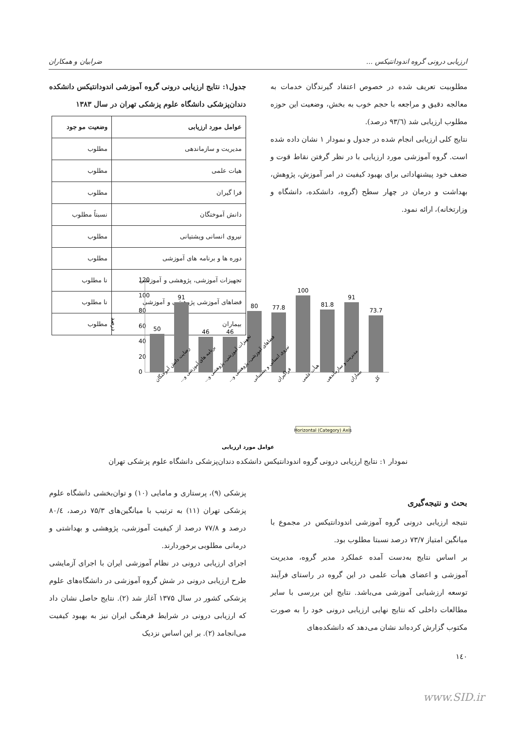ارزیابی درونی گروه اندودانتیکس ... ضرابیان و همکاران
مطلوبیت تعریف شده در خصوص اعتقاد گیرندگان خدمات به معالجه دقیق و مراجعه با حجم خوب به بخش، وضعیت این حوزه مطلوب ارزیابی شد (۹۳/٦ درصد).
نتایج کلی ارزیابی انجام شده در جدول و نمودار ۱ نشان داده شده است. گروه آموزشی مورد ارزیابی با در نظر گرفتن نقاط قوت و ضعف خود پیشنهاداتی برای بهبود کیفیت در امر آموزش، پژوهش، بهداشت و درمان در چهار سطح (گروه، دانشکده، دانشگاه و وزارتخانه)، ارائه نمود.
جدول۱: نتایج ارزیابی درونی گروه آموزشی اندودانتیکس دانشکده دندان‌پزشکی دانشگاه علوم پزشکی تهران در سال ۱۳۸۳
| عوامل مورد ارزیابی | وضعیت مو جود |
| --- | --- |
| مدیریت و سازماندهی | مطلوب |
| هیات علمی | مطلوب |
| فرا گیران | مطلوب |
| دانش آموختگان | نسبتاً مطلوب |
| نیروی انسانی وپشتیانی | مطلوب |
| دوره ها و برنامه های آموزشی | مطلوب |
| تجهیزات آموزشی، پژوهشی و آموزشی | نا مطلوب |
| فضاهای آموزشی پژوهشی و آموزشی | نا مطلوب |
| بیماران | مطلوب |
120
100
80
60
40
20
0
درصد
50
91
46
46
80
77.8
100
81.8
91
73.7
رضایت دانش آموختگان
برنامه های آموزشی و...
تجهیزات آموزشی، پژوهشی و...
فضاهای آموزشی، پژوهشی و...
نیروی انسانی و پشتیبانی
فراگیران
هیأت علمی
مدیریت و سازماندهی
بیماران
کل
Horizontal (Category) Axis
عوامل مورد ارزیابی
نمودار ۱: نتایج ارزیابی درونی گروه اندودانتیکس دانشکده دندان‌پزشکی دانشگاه علوم پزشکی تهران
بحث و نتیجه‌گیری
نتیجه ارزیابی درونی گروه آموزشی اندودانتیکس در مجموع با میانگین امتیاز ۷۳/۷ درصد نسبتا مطلوب بود.
بر اساس نتایج به‌دست آمده عملکرد مدیر گروه، مدیریت آموزشی و اعضای هیأت علمی در این گروه در راستای فرآیند توسعه ارزشیابی آموزشی می‌باشد. نتایج این بررسی با سایر مطالعات داخلی که نتایج نهایی ارزیابی درونی خود را به صورت مکتوب گزارش کرده‌اند نشان می‌دهد که دانشکده‌های
پزشکی (۹)، پرستاری و مامایی (۱۰) و توان‌بخشی دانشگاه علوم پزشکی تهران (۱۱) به ترتیب با میانگین‌های ۷۵/۳ درصد، ۸۰/٤ درصد و ۷۷/۸ درصد از کیفیت آموزشی، پژوهشی و بهداشتی و درمانی مطلوبی برخوردارند.
اجرای ارزیابی درونی در نظام آموزشی ایران با اجرای آزمایشی طرح ارزیابی درونی در شش گروه آموزشی در دانشگاه‌های علوم پزشکی کشور در سال ۱۳۷۵ آغاز شد (۲). نتایج حاصل نشان داد که ارزیابی درونی در شرایط فرهنگی ایران نیز به بهبود کیفیت می‌انجامد (۲). بر این اساس نزدیک
۱٤۰
www.SID.ir